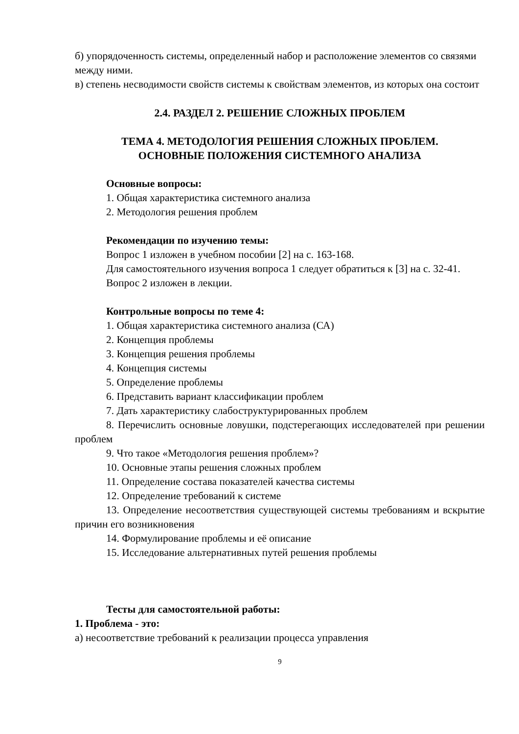б) упорядоченность системы, определенный набор и расположение элементов со связями между ними.
в) степень несводимости свойств системы к свойствам элементов, из которых она состоит
2.4. РАЗДЕЛ 2. РЕШЕНИЕ СЛОЖНЫХ ПРОБЛЕМ
ТЕМА 4. МЕТОДОЛОГИЯ РЕШЕНИЯ СЛОЖНЫХ ПРОБЛЕМ.
ОСНОВНЫЕ ПОЛОЖЕНИЯ СИСТЕМНОГО АНАЛИЗА
Основные вопросы:
1. Общая характеристика системного анализа
2. Методология решения проблем
Рекомендации по изучению темы:
Вопрос 1 изложен в учебном пособии [2] на с. 163-168.
Для самостоятельного изучения вопроса 1 следует обратиться к [3] на с. 32-41.
Вопрос 2 изложен в лекции.
Контрольные вопросы по теме 4:
1. Общая характеристика системного анализа (СА)
2. Концепция проблемы
3. Концепция решения проблемы
4. Концепция системы
5. Определение проблемы
6. Представить вариант классификации проблем
7. Дать характеристику слабоструктурированных проблем
8. Перечислить основные ловушки, подстерегающих исследователей при решении проблем
9. Что такое «Методология решения проблем»?
10. Основные этапы решения сложных проблем
11. Определение состава показателей качества системы
12. Определение требований к системе
13. Определение несоответствия существующей системы требованиям и вскрытие причин его возникновения
14. Формулирование проблемы и её описание
15. Исследование альтернативных путей решения проблемы
Тесты для самостоятельной работы:
1. Проблема - это:
а) несоответствие требований к реализации процесса управления
9